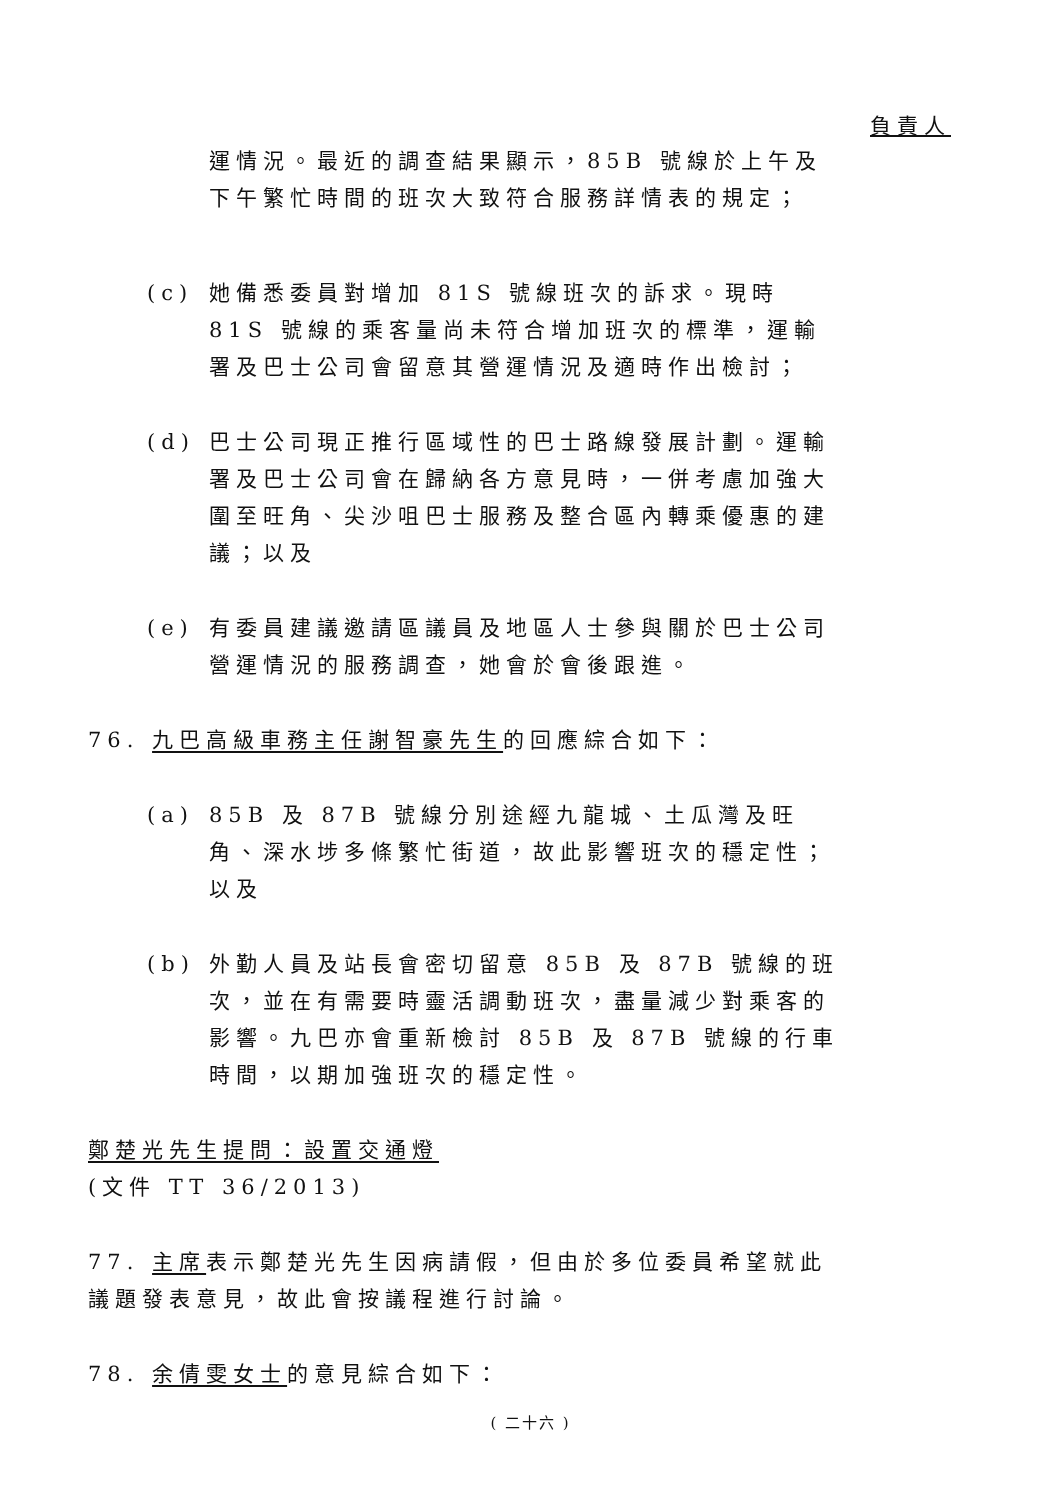負責人
運情況。最近的調查結果顯示，85B 號線於上午及下午繁忙時間的班次大致符合服務詳情表的規定；
(c) 她備悉委員對增加 81S 號線班次的訴求。現時 81S 號線的乘客量尚未符合增加班次的標準，運輸署及巴士公司會留意其營運情況及適時作出檢討；
(d) 巴士公司現正推行區域性的巴士路線發展計劃。運輸署及巴士公司會在歸納各方意見時，一併考慮加強大圍至旺角、尖沙咀巴士服務及整合區內轉乘優惠的建議；以及
(e) 有委員建議邀請區議員及地區人士參與關於巴士公司營運情況的服務調查，她會於會後跟進。
76. 九巴高級車務主任謝智豪先生的回應綜合如下：
(a) 85B 及 87B 號線分別途經九龍城、土瓜灣及旺角、深水埗多條繁忙街道，故此影響班次的穩定性；以及
(b) 外勤人員及站長會密切留意 85B 及 87B 號線的班次，並在有需要時靈活調動班次，盡量減少對乘客的影響。九巴亦會重新檢討 85B 及 87B 號線的行車時間，以期加強班次的穩定性。
鄭楚光先生提問：設置交通燈
(文件 TT 36/2013)
77. 主席表示鄭楚光先生因病請假，但由於多位委員希望就此議題發表意見，故此會按議程進行討論。
78. 余倩雯女士的意見綜合如下：
( 二十六 )